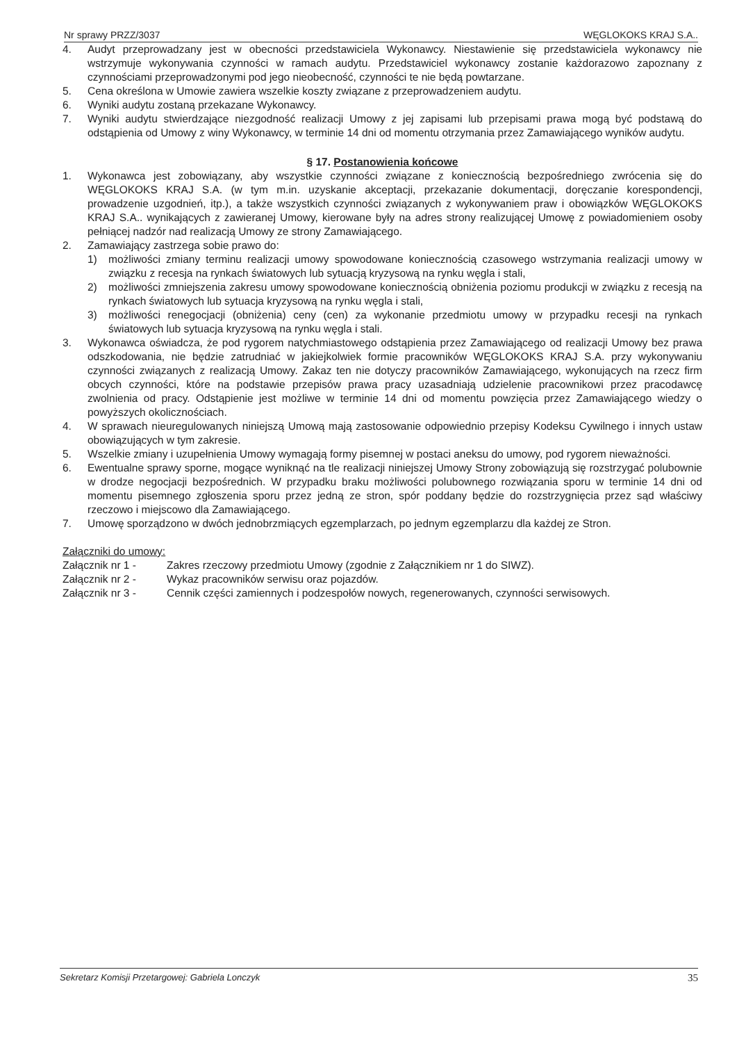Nr sprawy PRZZ/3037 WĘGLOKOKS KRAJ S.A..
4. Audyt przeprowadzany jest w obecności przedstawiciela Wykonawcy. Niestawienie się przedstawiciela wykonawcy nie wstrzymuje wykonywania czynności w ramach audytu. Przedstawiciel wykonawcy zostanie każdorazowo zapoznany z czynnościami przeprowadzonymi pod jego nieobecność, czynności te nie będą powtarzane.
5. Cena określona w Umowie zawiera wszelkie koszty związane z przeprowadzeniem audytu.
6. Wyniki audytu zostaną przekazane Wykonawcy.
7. Wyniki audytu stwierdzające niezgodność realizacji Umowy z jej zapisami lub przepisami prawa mogą być podstawą do odstąpienia od Umowy z winy Wykonawcy, w terminie 14 dni od momentu otrzymania przez Zamawiającego wyników audytu.
§ 17. Postanowienia końcowe
1. Wykonawca jest zobowiązany, aby wszystkie czynności związane z koniecznością bezpośredniego zwrócenia się do WĘGLOKOKS KRAJ S.A. (w tym m.in. uzyskanie akceptacji, przekazanie dokumentacji, doręczanie korespondencji, prowadzenie uzgodnień, itp.), a także wszystkich czynności związanych z wykonywaniem praw i obowiązków WĘGLOKOKS KRAJ S.A.. wynikających z zawieranej Umowy, kierowane były na adres strony realizującej Umowę z powiadomieniem osoby pełniącej nadzór nad realizacją Umowy ze strony Zamawiającego.
2. Zamawiający zastrzega sobie prawo do:
1) możliwości zmiany terminu realizacji umowy spowodowane koniecznością czasowego wstrzymania realizacji umowy w związku z recesja na rynkach światowych lub sytuacją kryzysową na rynku węgla i stali,
2) możliwości zmniejszenia zakresu umowy spowodowane koniecznością obniżenia poziomu produkcji w związku z recesją na rynkach światowych lub sytuacja kryzysową na rynku węgla i stali,
3) możliwości renegocjacji (obniżenia) ceny (cen) za wykonanie przedmiotu umowy w przypadku recesji na rynkach światowych lub sytuacja kryzysową na rynku węgla i stali.
3. Wykonawca oświadcza, że pod rygorem natychmiastowego odstąpienia przez Zamawiającego od realizacji Umowy bez prawa odszkodowania, nie będzie zatrudniać w jakiejkolwiek formie pracowników WĘGLOKOKS KRAJ S.A. przy wykonywaniu czynności związanych z realizacją Umowy. Zakaz ten nie dotyczy pracowników Zamawiającego, wykonujących na rzecz firm obcych czynności, które na podstawie przepisów prawa pracy uzasadniają udzielenie pracownikowi przez pracodawcę zwolnienia od pracy. Odstąpienie jest możliwe w terminie 14 dni od momentu powzięcia przez Zamawiającego wiedzy o powyższych okolicznościach.
4. W sprawach nieuregulowanych niniejszą Umową mają zastosowanie odpowiednio przepisy Kodeksu Cywilnego i innych ustaw obowiązujących w tym zakresie.
5. Wszelkie zmiany i uzupełnienia Umowy wymagają formy pisemnej w postaci aneksu do umowy, pod rygorem nieważności.
6. Ewentualne sprawy sporne, mogące wyniknąć na tle realizacji niniejszej Umowy Strony zobowiązują się rozstrzygać polubownie w drodze negocjacji bezpośrednich. W przypadku braku możliwości polubownego rozwiązania sporu w terminie 14 dni od momentu pisemnego zgłoszenia sporu przez jedną ze stron, spór poddany będzie do rozstrzygnięcia przez sąd właściwy rzeczowo i miejscowo dla Zamawiającego.
7. Umowę sporządzono w dwóch jednobrzmiących egzemplarzach, po jednym egzemplarzu dla każdej ze Stron.
Załączniki do umowy:
Załącznik nr 1 - Zakres rzeczowy przedmiotu Umowy (zgodnie z Załącznikiem nr 1 do SIWZ).
Załącznik nr 2 - Wykaz pracowników serwisu oraz pojazdów.
Załącznik nr 3 - Cennik części zamiennych i podzespołów nowych, regenerowanych, czynności serwisowych.
Sekretarz Komisji Przetargowej: Gabriela Lonczyk 35